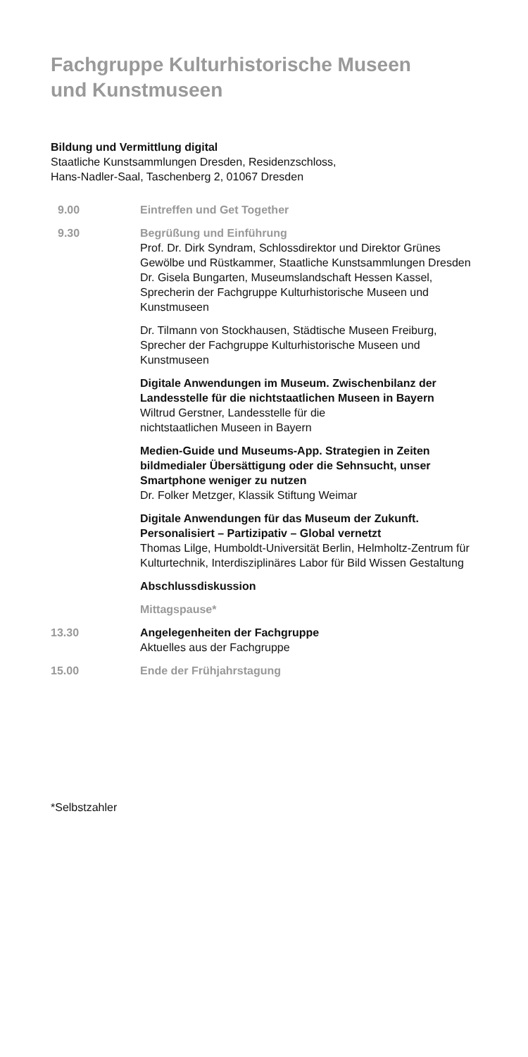Fachgruppe Kulturhistorische Museen
und Kunstmuseen
Bildung und Vermittlung digital
Staatliche Kunstsammlungen Dresden, Residenzschloss,
Hans-Nadler-Saal, Taschenberg 2, 01067 Dresden
9.00 Eintreffen und Get Together
9.30 Begrüßung und Einführung
Prof. Dr. Dirk Syndram, Schlossdirektor und Direktor Grünes Gewölbe und Rüstkammer, Staatliche Kunstsammlungen Dresden
Dr. Gisela Bungarten, Museumslandschaft Hessen Kassel, Sprecherin der Fachgruppe Kulturhistorische Museen und Kunstmuseen
Dr. Tilmann von Stockhausen, Städtische Museen Freiburg, Sprecher der Fachgruppe Kulturhistorische Museen und Kunstmuseen
Digitale Anwendungen im Museum. Zwischenbilanz der Landesstelle für die nichtstaatlichen Museen in Bayern
Wiltrud Gerstner, Landesstelle für die
nichtstaatlichen Museen in Bayern
Medien-Guide und Museums-App. Strategien in Zeiten bildmedialer Übersättigung oder die Sehnsucht, unser Smartphone weniger zu nutzen
Dr. Folker Metzger, Klassik Stiftung Weimar
Digitale Anwendungen für das Museum der Zukunft. Personalisiert – Partizipativ – Global vernetzt
Thomas Lilge, Humboldt-Universität Berlin, Helmholtz-Zentrum für Kulturtechnik, Interdisziplinäres Labor für Bild Wissen Gestaltung
Abschlussdiskussion
Mittagspause*
13.30 Angelegenheiten der Fachgruppe
Aktuelles aus der Fachgruppe
15.00 Ende der Frühjahrstagung
*Selbstzahler